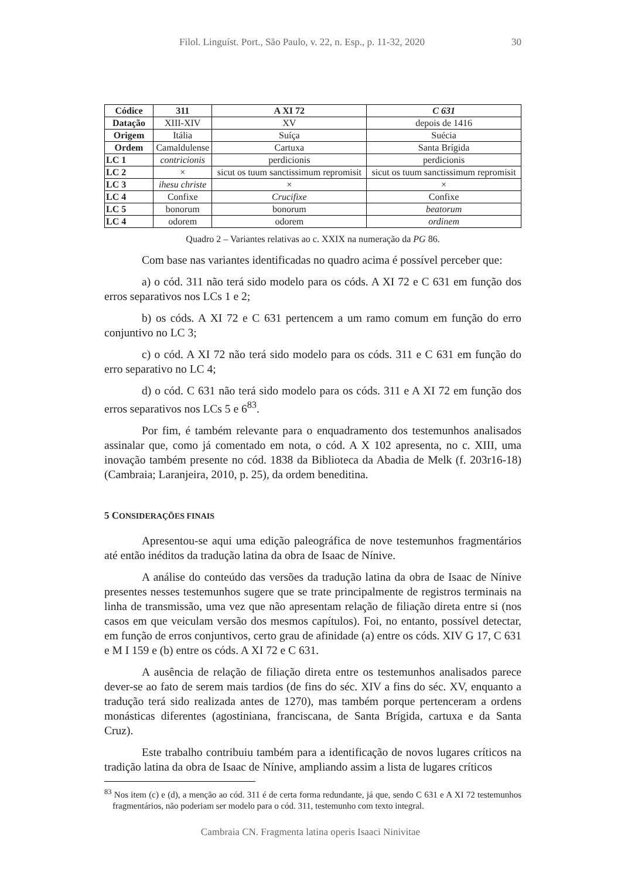Filol. Linguíst. Port., São Paulo, v. 22, n. Esp., p. 11-32, 2020 30
| Códice | 311 | A XI 72 | C 631 |
| --- | --- | --- | --- |
| Datação | XIII-XIV | XV | depois de 1416 |
| Origem | Itália | Suíça | Suécia |
| Ordem | Camaldulense | Cartuxa | Santa Brígida |
| LC 1 | contricionis | perdicionis | perdicionis |
| LC 2 | × | sicut os tuum sanctissimum repromisit | sicut os tuum sanctissimum repromisit |
| LC 3 | ihesu christe | × | × |
| LC 4 | Confixe | Crucifixe | Confixe |
| LC 5 | bonorum | bonorum | beatorum |
| LC 4 | odorem | odorem | ordinem |
Quadro 2 – Variantes relativas ao c. XXIX na numeração da PG 86.
Com base nas variantes identificadas no quadro acima é possível perceber que:
a) o cód. 311 não terá sido modelo para os códs. A XI 72 e C 631 em função dos erros separativos nos LCs 1 e 2;
b) os códs. A XI 72 e C 631 pertencem a um ramo comum em função do erro conjuntivo no LC 3;
c) o cód. A XI 72 não terá sido modelo para os códs. 311 e C 631 em função do erro separativo no LC 4;
d) o cód. C 631 não terá sido modelo para os códs. 311 e A XI 72 em função dos erros separativos nos LCs 5 e 6<sup>83</sup>.
Por fim, é também relevante para o enquadramento dos testemunhos analisados assinalar que, como já comentado em nota, o cód. A X 102 apresenta, no c. XIII, uma inovação também presente no cód. 1838 da Biblioteca da Abadia de Melk (f. 203r16-18) (Cambraia; Laranjeira, 2010, p. 25), da ordem beneditina.
5 CONSIDERAÇÕES FINAIS
Apresentou-se aqui uma edição paleográfica de nove testemunhos fragmentários até então inéditos da tradução latina da obra de Isaac de Nínive.
A análise do conteúdo das versões da tradução latina da obra de Isaac de Nínive presentes nesses testemunhos sugere que se trate principalmente de registros terminais na linha de transmissão, uma vez que não apresentam relação de filiação direta entre si (nos casos em que veiculam versão dos mesmos capítulos). Foi, no entanto, possível detectar, em função de erros conjuntivos, certo grau de afinidade (a) entre os códs. XIV G 17, C 631 e M I 159 e (b) entre os códs. A XI 72 e C 631.
A ausência de relação de filiação direta entre os testemunhos analisados parece dever-se ao fato de serem mais tardios (de fins do séc. XIV a fins do séc. XV, enquanto a tradução terá sido realizada antes de 1270), mas também porque pertenceram a ordens monásticas diferentes (agostiniana, franciscana, de Santa Brígida, cartuxa e da Santa Cruz).
Este trabalho contribuiu também para a identificação de novos lugares críticos na tradição latina da obra de Isaac de Nínive, ampliando assim a lista de lugares críticos
<sup>83</sup> Nos item (c) e (d), a menção ao cód. 311 é de certa forma redundante, já que, sendo C 631 e A XI 72 testemunhos fragmentários, não poderiam ser modelo para o cód. 311, testemunho com texto integral.
Cambraia CN. Fragmenta latina operis Isaaci Ninivitae